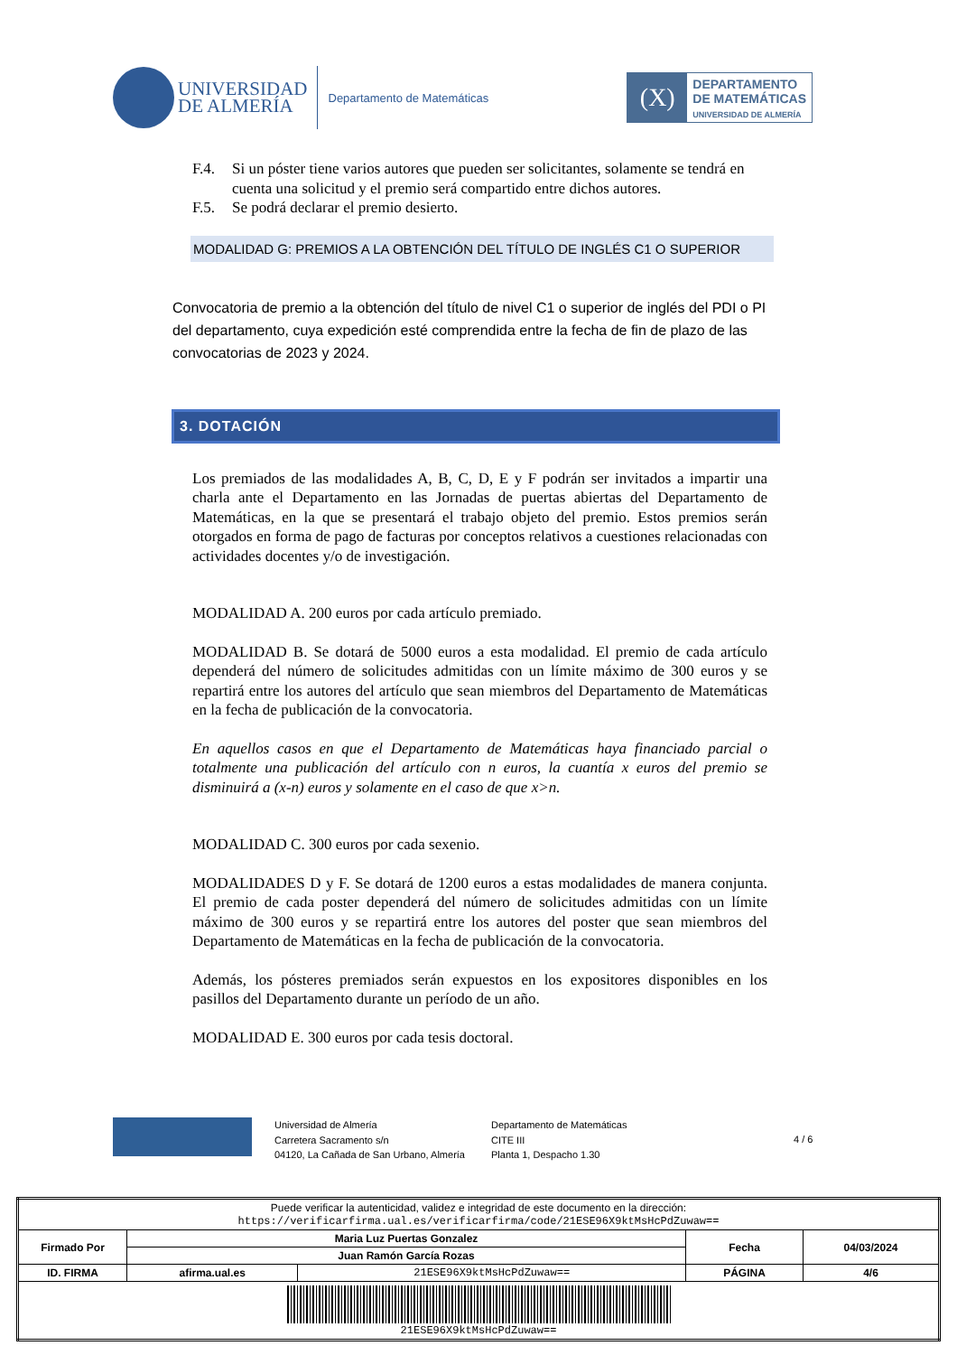UNIVERSIDAD
DE ALMERÍA
Departamento de Matemáticas
(X)
DEPARTAMENTO
DE MATEMÁTICAS
UNIVERSIDAD DE ALMERÍA
F.4. Si un póster tiene varios autores que pueden ser solicitantes, solamente se tendrá en cuenta una solicitud y el premio será compartido entre dichos autores.
F.5. Se podrá declarar el premio desierto.
MODALIDAD G: PREMIOS A LA OBTENCIÓN DEL TÍTULO DE INGLÉS C1 O SUPERIOR
Convocatoria de premio a la obtención del título de nivel C1 o superior de inglés del PDI o PI del departamento, cuya expedición esté comprendida entre la fecha de fin de plazo de las convocatorias de 2023 y 2024.
3. DOTACIÓN
Los premiados de las modalidades A, B, C, D, E y F podrán ser invitados a impartir una charla ante el Departamento en las Jornadas de puertas abiertas del Departamento de Matemáticas, en la que se presentará el trabajo objeto del premio. Estos premios serán otorgados en forma de pago de facturas por conceptos relativos a cuestiones relacionadas con actividades docentes y/o de investigación.
MODALIDAD A. 200 euros por cada artículo premiado.
MODALIDAD B. Se dotará de 5000 euros a esta modalidad. El premio de cada artículo dependerá del número de solicitudes admitidas con un límite máximo de 300 euros y se repartirá entre los autores del artículo que sean miembros del Departamento de Matemáticas en la fecha de publicación de la convocatoria.
En aquellos casos en que el Departamento de Matemáticas haya financiado parcial o totalmente una publicación del artículo con n euros, la cuantía x euros del premio se disminuirá a (x-n) euros y solamente en el caso de que x>n.
MODALIDAD C. 300 euros por cada sexenio.
MODALIDADES D y F. Se dotará de 1200 euros a estas modalidades de manera conjunta. El premio de cada poster dependerá del número de solicitudes admitidas con un límite máximo de 300 euros y se repartirá entre los autores del poster que sean miembros del Departamento de Matemáticas en la fecha de publicación de la convocatoria.
Además, los pósteres premiados serán expuestos en los expositores disponibles en los pasillos del Departamento durante un período de un año.
MODALIDAD E. 300 euros por cada tesis doctoral.
Universidad de Almería
Carretera Sacramento s/n
04120, La Cañada de San Urbano, Almería
Departamento de Matemáticas
CITE III
Planta 1, Despacho 1.30
4 / 6
| Puede verificar la autenticidad, validez e integridad de este documento en la dirección: https://verificarfirma.ual.es/verificarfirma/code/21ESE96X9ktMsHcPdZuwaw== | | | | |
| Firmado Por | Maria Luz Puertas Gonzalez | | Fecha | 04/03/2024 |
| | Juan Ramón García Rozas | | | |
| ID. FIRMA | afirma.ual.es | 21ESE96X9ktMsHcPdZuwaw== | PÁGINA | 4/6 |
| 21ESE96X9ktMsHcPdZuwaw== | | | | |